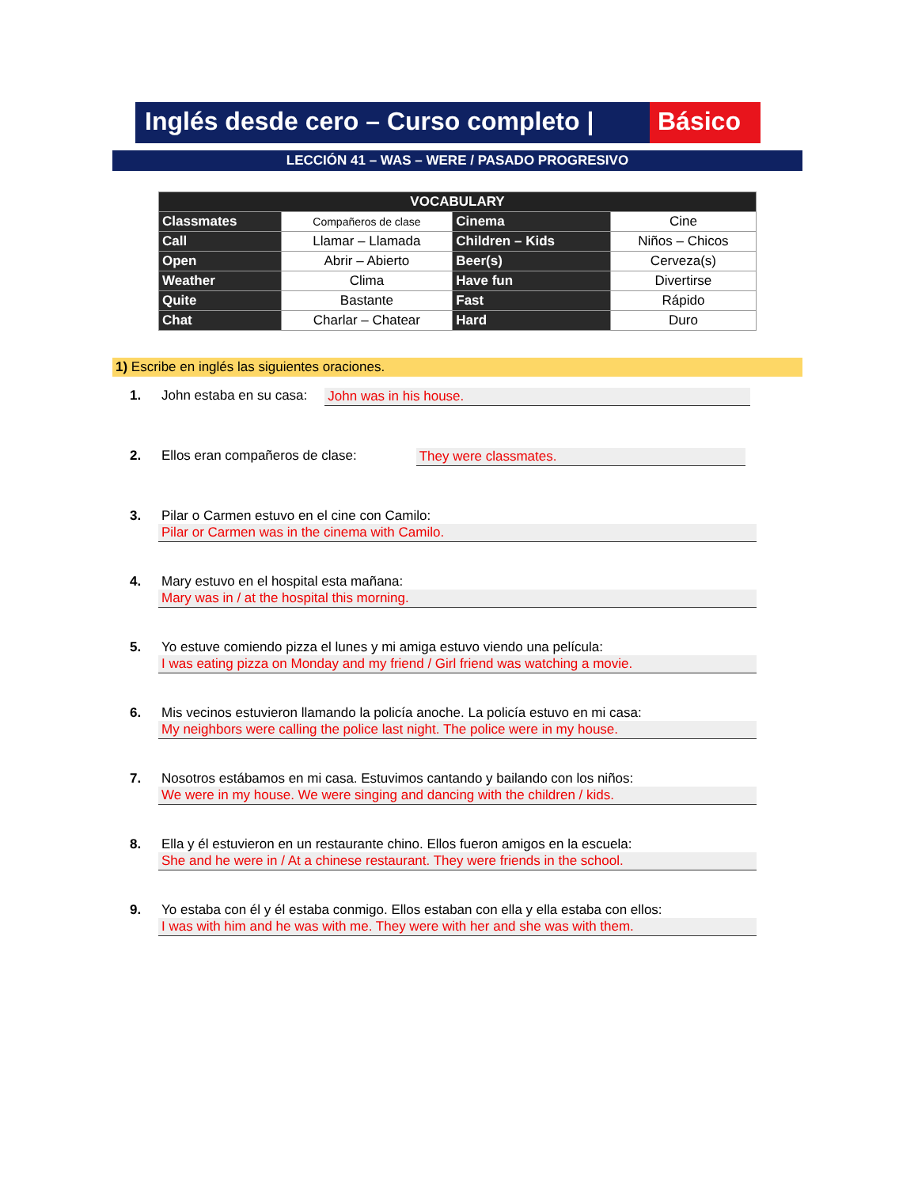Inglés desde cero – Curso completo |
Básico
LECCIÓN 41 – WAS – WERE / PASADO PROGRESIVO
| VOCABULARY | | | |
| --- | --- | --- | --- |
| Classmates | Compañeros de clase | Cinema | Cine |
| Call | Llamar – Llamada | Children – Kids | Niños – Chicos |
| Open | Abrir – Abierto | Beer(s) | Cerveza(s) |
| Weather | Clima | Have fun | Divertirse |
| Quite | Bastante | Fast | Rápido |
| Chat | Charlar – Chatear | Hard | Duro |
1) Escribe en inglés las siguientes oraciones.
1. John estaba en su casa: John was in his house.
2. Ellos eran compañeros de clase: They were classmates.
3. Pilar o Carmen estuvo en el cine con Camilo:
Pilar or Carmen was in the cinema with Camilo.
4. Mary estuvo en el hospital esta mañana:
Mary was in / at the hospital this morning.
5. Yo estuve comiendo pizza el lunes y mi amiga estuvo viendo una película:
I was eating pizza on Monday and my friend / Girl friend was watching a movie.
6. Mis vecinos estuvieron llamando la policía anoche. La policía estuvo en mi casa:
My neighbors were calling the police last night. The police were in my house.
7. Nosotros estábamos en mi casa. Estuvimos cantando y bailando con los niños:
We were in my house. We were singing and dancing with the children / kids.
8. Ella y él estuvieron en un restaurante chino. Ellos fueron amigos en la escuela:
She and he were in / At a chinese restaurant. They were friends in the school.
9. Yo estaba con él y él estaba conmigo. Ellos estaban con ella y ella estaba con ellos:
I was with him and he was with me. They were with her and she was with them.